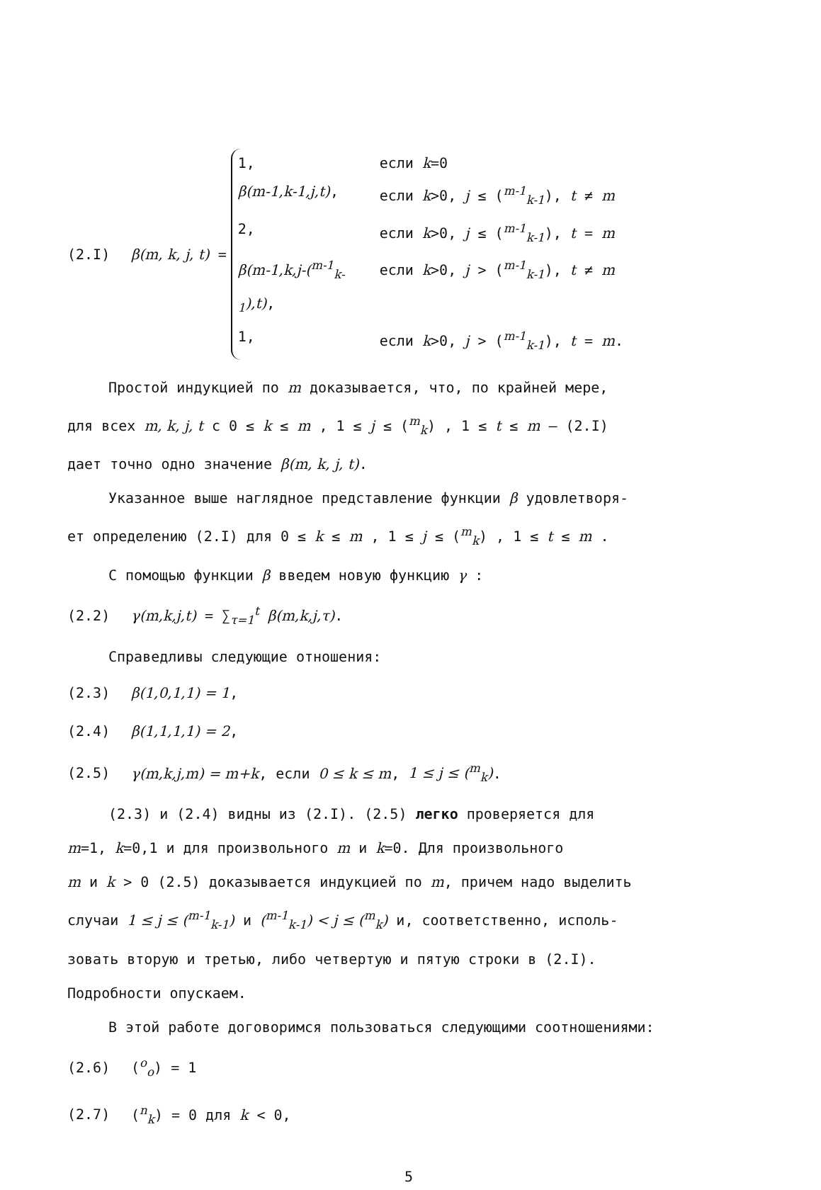(2.I) β(m, k, j, t) =
1, если k=0
β(m-1,k-1,j,t), если k>0, j ≤ (<sup>m-1</sup><sub>k-1</sub>), t ≠ m
2, если k>0, j ≤ (<sup>m-1</sup><sub>k-1</sub>), t = m
β(m-1,k,j-(<sup>m-1</sup><sub>k-1</sub>),t), если k>0, j > (<sup>m-1</sup><sub>k-1</sub>), t ≠ m
1, если k>0, j > (<sup>m-1</sup><sub>k-1</sub>), t = m.
Простой индукцией по m доказывается, что, по крайней мере,
для всех m, k, j, t с 0 ≤ k ≤ m , 1 ≤ j ≤ (<sup>m</sup><sub>k</sub>) , 1 ≤ t ≤ m – (2.I)
дает точно одно значение β(m, k, j, t).
Указанное выше наглядное представление функции β удовлетворя-
ет определению (2.I) для 0 ≤ k ≤ m , 1 ≤ j ≤ (<sup>m</sup><sub>k</sub>) , 1 ≤ t ≤ m .
С помощью функции β введем новую функцию γ :
(2.2) γ(m,k,j,t) = ∑<sub>τ=1</sub><sup>t</sup> β(m,k,j,τ).
Справедливы следующие отношения:
(2.3) β(1,0,1,1) = 1,
(2.4) β(1,1,1,1) = 2,
(2.5) γ(m,k,j,m) = m+k, если 0 ≤ k ≤ m, 1 ≤ j ≤ (<sup>m</sup><sub>k</sub>).
(2.3) и (2.4) видны из (2.I). (2.5) легко проверяется для
m=1, k=0,1 и для произвольного m и k=0. Для произвольного
m и k > 0 (2.5) доказывается индукцией по m, причем надо выделить
случаи 1 ≤ j ≤ (<sup>m-1</sup><sub>k-1</sub>) и (<sup>m-1</sup><sub>k-1</sub>) < j ≤ (<sup>m</sup><sub>k</sub>) и, соответственно, исполь-
зовать вторую и третью, либо четвертую и пятую строки в (2.I).
Подробности опускаем.
В этой работе договоримся пользоваться следующими соотношениями:
(2.6) (<sup>o</sup><sub>o</sub>) = 1
(2.7) (<sup>n</sup><sub>k</sub>) = 0 для k < 0,
5